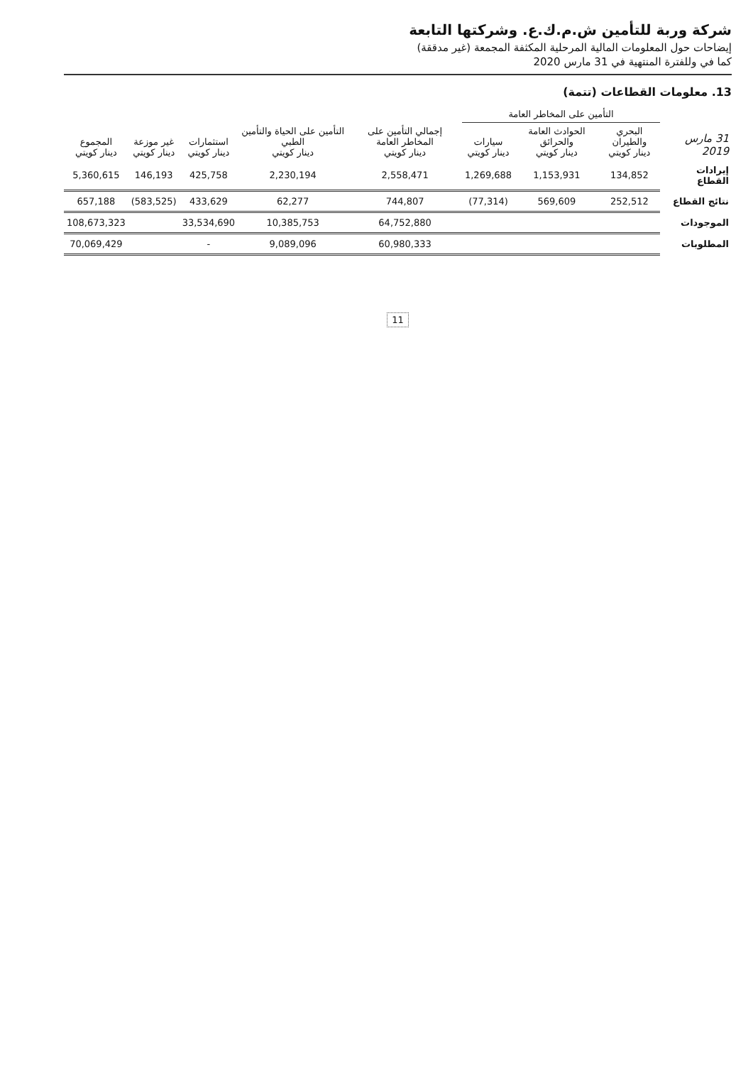شركة وربة للتأمين ش.م.ك.ع. وشركتها التابعة
إيضاحات حول المعلومات المالية المرحلية المكثفة المجمعة (غير مدققة)
كما في وللفترة المنتهية في 31 مارس 2020
13. معلومات القطاعات (تتمة)
| 31 مارس 2019 | التأمين على المخاطر العامة | | | إجمالي التأمين على المخاطر العامة دينار كويتي | التأمين على الحياة والتأمين الطبي دينار كويتي | استثمارات دينار كويتي | غير موزعة دينار كويتي | المجموع دينار كويتي |
| --- | --- | --- | --- | --- | --- | --- | --- | --- |
| | البحري والطيران دينار كويتي | الحوادث العامة والحرائق دينار كويتي | سيارات دينار كويتي | | | | | |
| إيرادات القطاع | 134,852 | 1,153,931 | 1,269,688 | 2,558,471 | 2,230,194 | 425,758 | 146,193 | 5,360,615 |
| نتائج القطاع | 252,512 | 569,609 | (77,314) | 744,807 | 62,277 | 433,629 | (583,525) | 657,188 |
| الموجودات | | | | 64,752,880 | 10,385,753 | 33,534,690 | | 108,673,323 |
| المطلوبات | | | | 60,980,333 | 9,089,096 | - | | 70,069,429 |
11